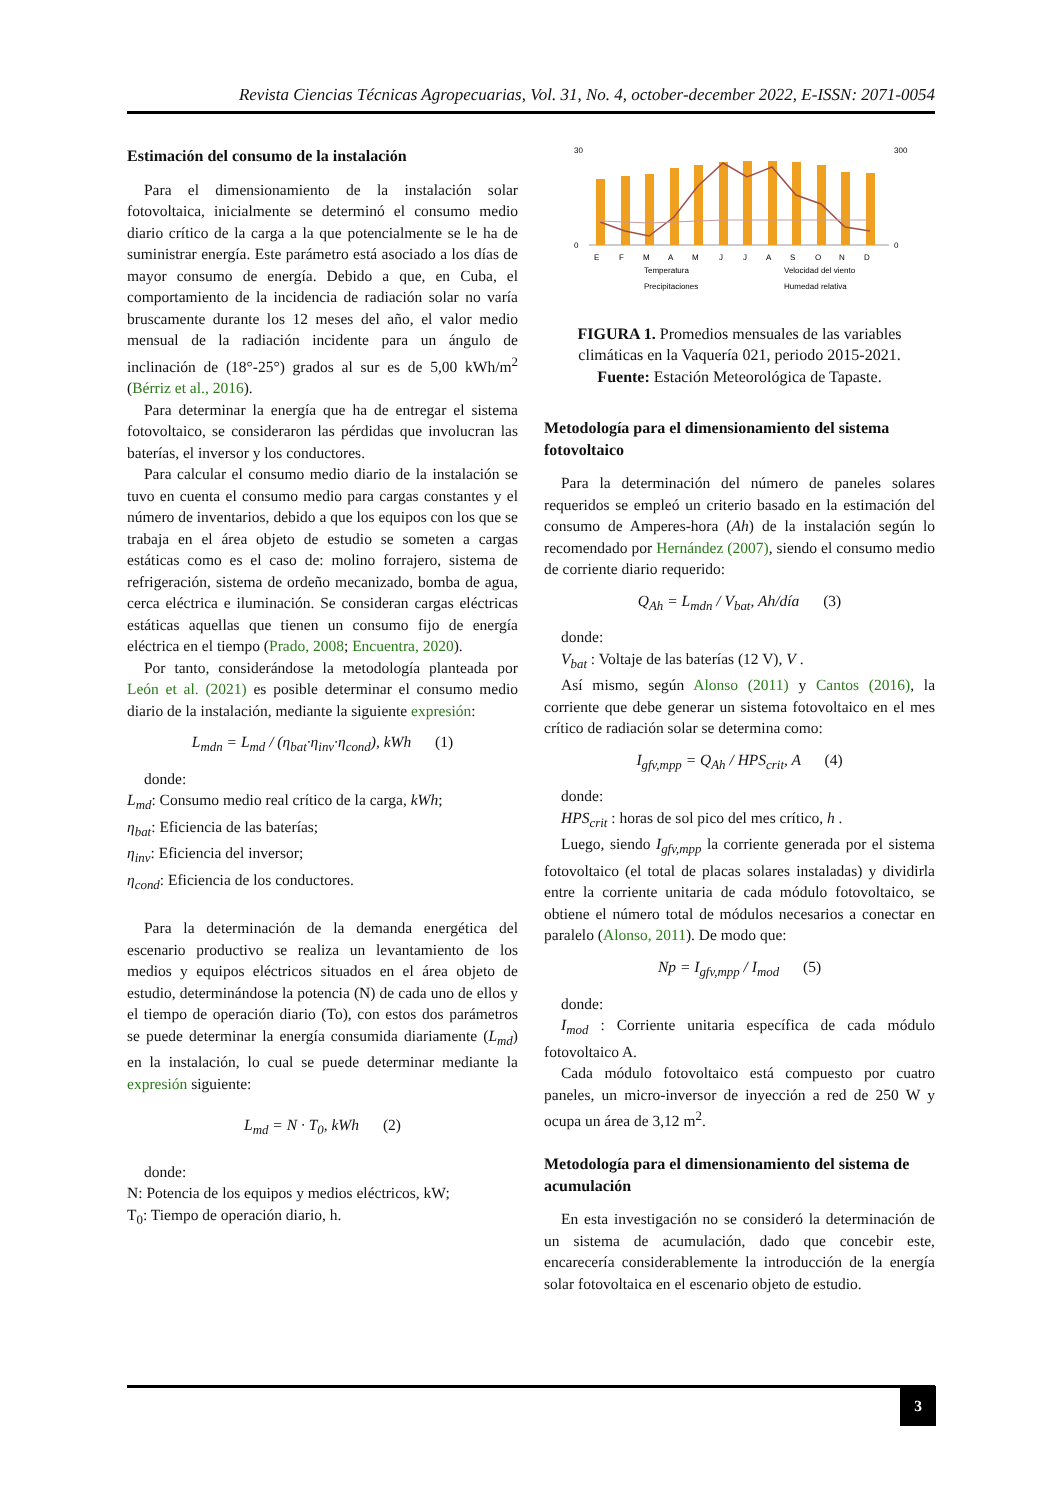Revista Ciencias Técnicas Agropecuarias, Vol. 31, No. 4, october-december 2022, E-ISSN: 2071-0054
Estimación del consumo de la instalación
Para el dimensionamiento de la instalación solar fotovoltaica, inicialmente se determinó el consumo medio diario crítico de la carga a la que potencialmente se le ha de suministrar energía. Este parámetro está asociado a los días de mayor consumo de energía. Debido a que, en Cuba, el comportamiento de la incidencia de radiación solar no varía bruscamente durante los 12 meses del año, el valor medio mensual de la radiación incidente para un ángulo de inclinación de (18°-25°) grados al sur es de 5,00 kWh/m<sup>2</sup> (Bérriz et al., 2016).
Para determinar la energía que ha de entregar el sistema fotovoltaico, se consideraron las pérdidas que involucran las baterías, el inversor y los conductores.
Para calcular el consumo medio diario de la instalación se tuvo en cuenta el consumo medio para cargas constantes y el número de inventarios, debido a que los equipos con los que se trabaja en el área objeto de estudio se someten a cargas estáticas como es el caso de: molino forrajero, sistema de refrigeración, sistema de ordeño mecanizado, bomba de agua, cerca eléctrica e iluminación. Se consideran cargas eléctricas estáticas aquellas que tienen un consumo fijo de energía eléctrica en el tiempo (Prado, 2008; Encuentra, 2020).
Por tanto, considerándose la metodología planteada por León et al. (2021) es posible determinar el consumo medio diario de la instalación, mediante la siguiente expresión:
L<sub>mdn</sub> = L<sub>md</sub> / (η<sub>bat</sub>·η<sub>inv</sub>·η<sub>cond</sub>), kWh (1)
donde:
L<sub>md</sub>: Consumo medio real crítico de la carga, kWh;
η<sub>bat</sub>: Eficiencia de las baterías;
η<sub>inv</sub>: Eficiencia del inversor;
η<sub>cond</sub>: Eficiencia de los conductores.
Para la determinación de la demanda energética del escenario productivo se realiza un levantamiento de los medios y equipos eléctricos situados en el área objeto de estudio, determinándose la potencia (N) de cada uno de ellos y el tiempo de operación diario (To), con estos dos parámetros se puede determinar la energía consumida diariamente (L<sub>md</sub>) en la instalación, lo cual se puede determinar mediante la expresión siguiente:
L<sub>md</sub> = N · T<sub>0</sub>, kWh (2)
donde:
N: Potencia de los equipos y medios eléctricos, kW;
T<sub>0</sub>: Tiempo de operación diario, h.
30
0
300
0
E
F
M
A
M
J
J
A
S
O
N
D
Temperatura
Velocidad del viento
Precipitaciones
Humedad relativa
FIGURA 1. Promedios mensuales de las variables climáticas en la Vaquería 021, periodo 2015-2021.
Fuente: Estación Meteorológica de Tapaste.
Metodología para el dimensionamiento del sistema fotovoltaico
Para la determinación del número de paneles solares requeridos se empleó un criterio basado en la estimación del consumo de Amperes-hora (Ah) de la instalación según lo recomendado por Hernández (2007), siendo el consumo medio de corriente diario requerido:
Q<sub>Ah</sub> = L<sub>mdn</sub> / V<sub>bat</sub>, Ah/día (3)
donde:
V<sub>bat</sub> : Voltaje de las baterías (12 V), V .
Así mismo, según Alonso (2011) y Cantos (2016), la corriente que debe generar un sistema fotovoltaico en el mes crítico de radiación solar se determina como:
I<sub>gfv,mpp</sub> = Q<sub>Ah</sub> / HPS<sub>crit</sub>, A (4)
donde:
HPS<sub>crit</sub> : horas de sol pico del mes crítico, h .
Luego, siendo I<sub>gfv,mpp</sub> la corriente generada por el sistema fotovoltaico (el total de placas solares instaladas) y dividirla entre la corriente unitaria de cada módulo fotovoltaico, se obtiene el número total de módulos necesarios a conectar en paralelo (Alonso, 2011). De modo que:
Np = I<sub>gfv,mpp</sub> / I<sub>mod</sub> (5)
donde:
I<sub>mod</sub> : Corriente unitaria específica de cada módulo fotovoltaico A.
Cada módulo fotovoltaico está compuesto por cuatro paneles, un micro-inversor de inyección a red de 250 W y ocupa un área de 3,12 m<sup>2</sup>.
Metodología para el dimensionamiento del sistema de acumulación
En esta investigación no se consideró la determinación de un sistema de acumulación, dado que concebir este, encarecería considerablemente la introducción de la energía solar fotovoltaica en el escenario objeto de estudio.
3